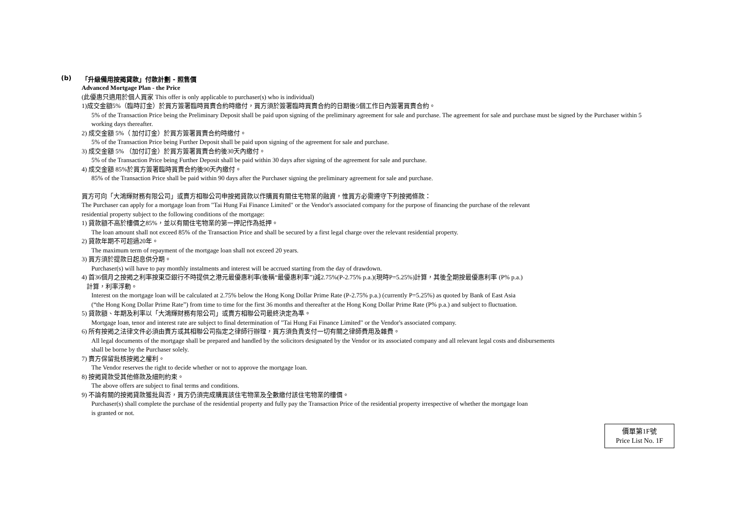(b) 「升級備用按揭貸款」付款計劃 - 照售價
Advanced Mortgage Plan - the Price
(此優惠只適用於個人買家 This offer is only applicable to purchaser(s) who is individual)
1)成交金額5%（臨時訂金）於買方簽署臨時買賣合約時繳付，買方須於簽署臨時買賣合約的日期後5個工作日內簽署買賣合約。
5% of the Transaction Price being the Preliminary Deposit shall be paid upon signing of the preliminary agreement for sale and purchase. The agreement for sale and purchase must be signed by the Purchaser within 5 working days thereafter.
2) 成交金額 5%（ 加付訂金）於買方簽署買賣合約時繳付。
5% of the Transaction Price being Further Deposit shall be paid upon signing of the agreement for sale and purchase.
3) 成交金額 5% （加付訂金）於買方簽署買賣合約後30天內繳付。
5% of the Transaction Price being Further Deposit shall be paid within 30 days after signing of the agreement for sale and purchase.
4) 成交金額 85%於買方簽署臨時買賣合約後90天內繳付。
85% of the Transaction Price shall be paid within 90 days after the Purchaser signing the preliminary agreement for sale and purchase.
買方可向「大鴻輝財務有限公司」或賣方相聯公司申按揭貸款以作購買有關住宅物業的融資，惟買方必需遵守下列按揭條款：
The Purchaser can apply for a mortgage loan from "Tai Hung Fai Finance Limited" or the Vendor's associated company for the purpose of financing the purchase of the relevant
residential property subject to the following conditions of the mortgage:
1) 貸款額不高於樓價之85%，並以有關住宅物業的第一押記作為抵押。
The loan amount shall not exceed 85% of the Transaction Price and shall be secured by a first legal charge over the relevant residential property.
2) 貸款年期不可超過20年。
The maximum term of repayment of the mortgage loan shall not exceed 20 years.
3) 買方須於提款日起息供分期。
Purchaser(s) will have to pay monthly instalments and interest will be accrued starting from the day of drawdown.
4) 首36個月之按揭之利率按東亞銀行不時提供之港元最優惠利率(後稱“最優惠利率”)減2.75%(P-2.75% p.a.)(現時P=5.25%)計算，其後全期按最優惠利率 (P% p.a.)
計算，利率浮動。
Interest on the mortgage loan will be calculated at 2.75% below the Hong Kong Dollar Prime Rate (P-2.75% p.a.) (currently P=5.25%) as quoted by Bank of East Asia
(“the Hong Kong Dollar Prime Rate”) from time to time for the first 36 months and thereafter at the Hong Kong Dollar Prime Rate (P% p.a.) and subject to fluctuation.
5) 貸款額、年期及利率以「大鴻輝財務有限公司」或賣方相聯公司最終決定為準。
Mortgage loan, tenor and interest rate are subject to final determination of "Tai Hung Fai Finance Limited" or the Vendor's associated company.
6) 所有按揭之法律文件必須由賣方或其相聯公司指定之律師行辦理，買方須負責支付一切有關之律師費用及雜費。
All legal documents of the mortgage shall be prepared and handled by the solicitors designated by the Vendor or its associated company and all relevant legal costs and disbursements
shall be borne by the Purchaser solely.
7) 賣方保留批核按揭之權利。
The Vendor reserves the right to decide whether or not to approve the mortgage loan.
8) 按揭貸款受其他條款及細則約束。
The above offers are subject to final terms and conditions.
9) 不論有關的按揭貸款獲批與否，買方仍須完成購買該住宅物業及全數繳付該住宅物業的樓價。
Purchaser(s) shall complete the purchase of the residential property and fully pay the Transaction Price of the residential property irrespective of whether the mortgage loan
is granted or not.
價單第1F號
Price List No. 1F